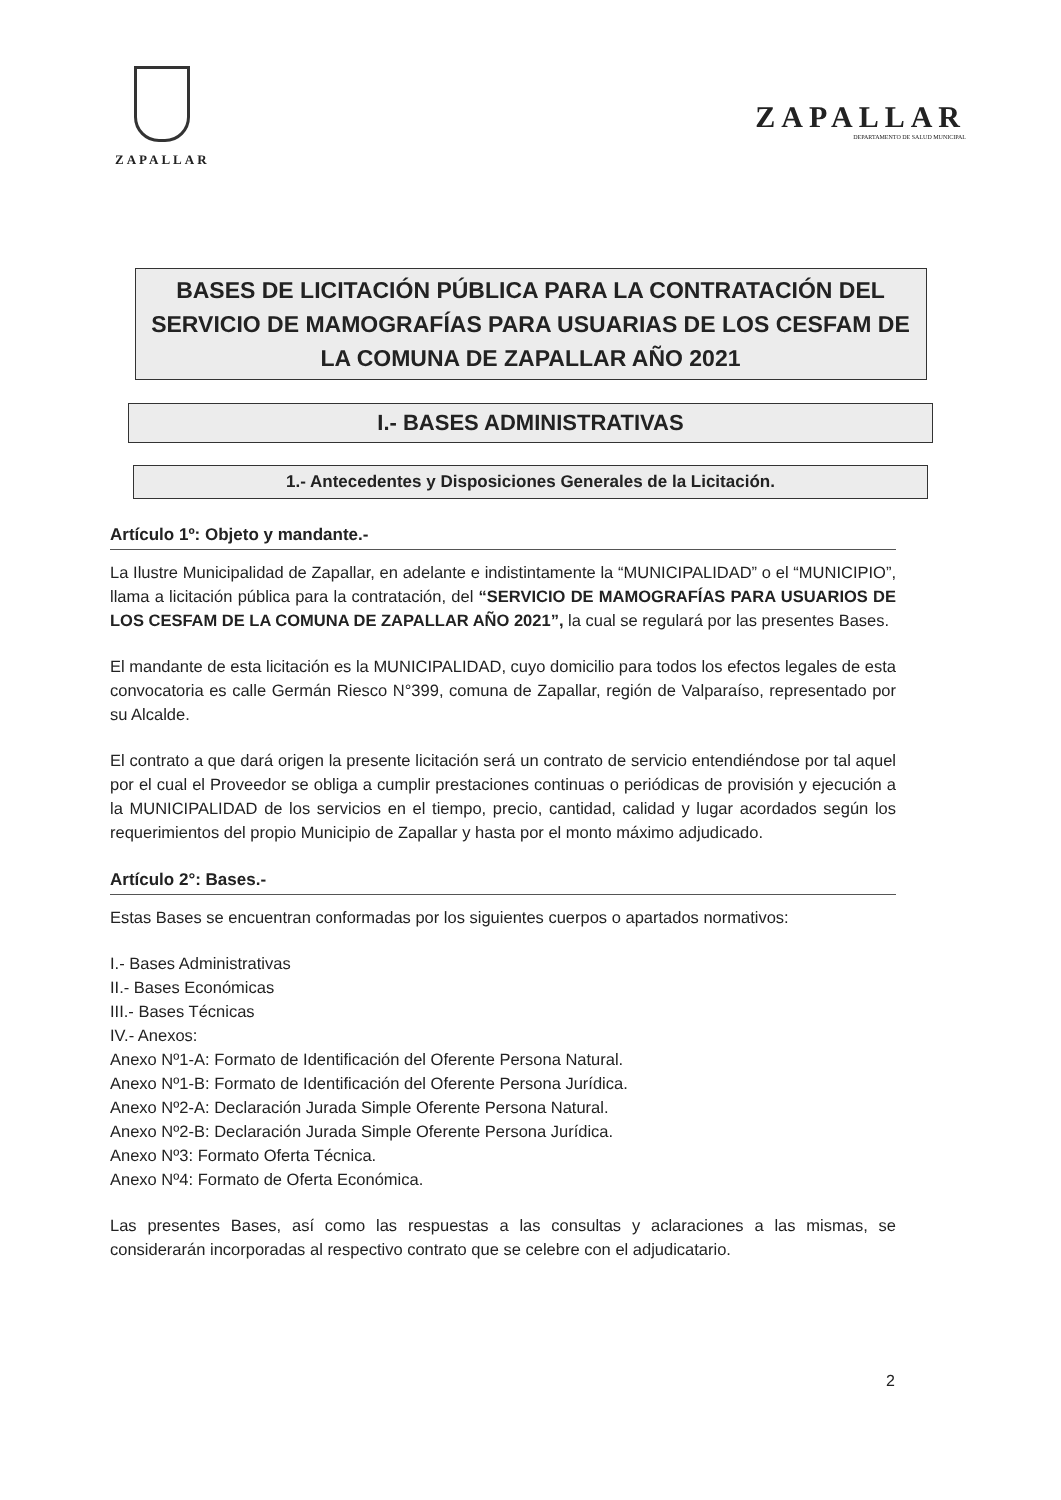ZAPALLAR
ZAPALLAR
DEPARTAMENTO DE SALUD MUNICIPAL
BASES DE LICITACIÓN PÚBLICA PARA LA CONTRATACIÓN DEL SERVICIO DE MAMOGRAFÍAS PARA USUARIAS DE LOS CESFAM DE LA COMUNA DE ZAPALLAR AÑO 2021
I.- BASES ADMINISTRATIVAS
1.- Antecedentes y Disposiciones Generales de la Licitación.
Artículo 1º: Objeto y mandante.-
La Ilustre Municipalidad de Zapallar, en adelante e indistintamente la “MUNICIPALIDAD” o el “MUNICIPIO”, llama a licitación pública para la contratación, del “SERVICIO DE MAMOGRAFÍAS PARA USUARIOS DE LOS CESFAM DE LA COMUNA DE ZAPALLAR AÑO 2021”, la cual se regulará por las presentes Bases.
El mandante de esta licitación es la MUNICIPALIDAD, cuyo domicilio para todos los efectos legales de esta convocatoria es calle Germán Riesco N°399, comuna de Zapallar, región de Valparaíso, representado por su Alcalde.
El contrato a que dará origen la presente licitación será un contrato de servicio entendiéndose por tal aquel por el cual el Proveedor se obliga a cumplir prestaciones continuas o periódicas de provisión y ejecución a la MUNICIPALIDAD de los servicios en el tiempo, precio, cantidad, calidad y lugar acordados según los requerimientos del propio Municipio de Zapallar y hasta por el monto máximo adjudicado.
Artículo 2°: Bases.-
Estas Bases se encuentran conformadas por los siguientes cuerpos o apartados normativos:
I.- Bases Administrativas
II.- Bases Económicas
III.- Bases Técnicas
IV.- Anexos:
Anexo Nº1-A: Formato de Identificación del Oferente Persona Natural.
Anexo Nº1-B: Formato de Identificación del Oferente Persona Jurídica.
Anexo Nº2-A: Declaración Jurada Simple Oferente Persona Natural.
Anexo Nº2-B: Declaración Jurada Simple Oferente Persona Jurídica.
Anexo Nº3: Formato Oferta Técnica.
Anexo Nº4: Formato de Oferta Económica.
Las presentes Bases, así como las respuestas a las consultas y aclaraciones a las mismas, se considerarán incorporadas al respectivo contrato que se celebre con el adjudicatario.
2